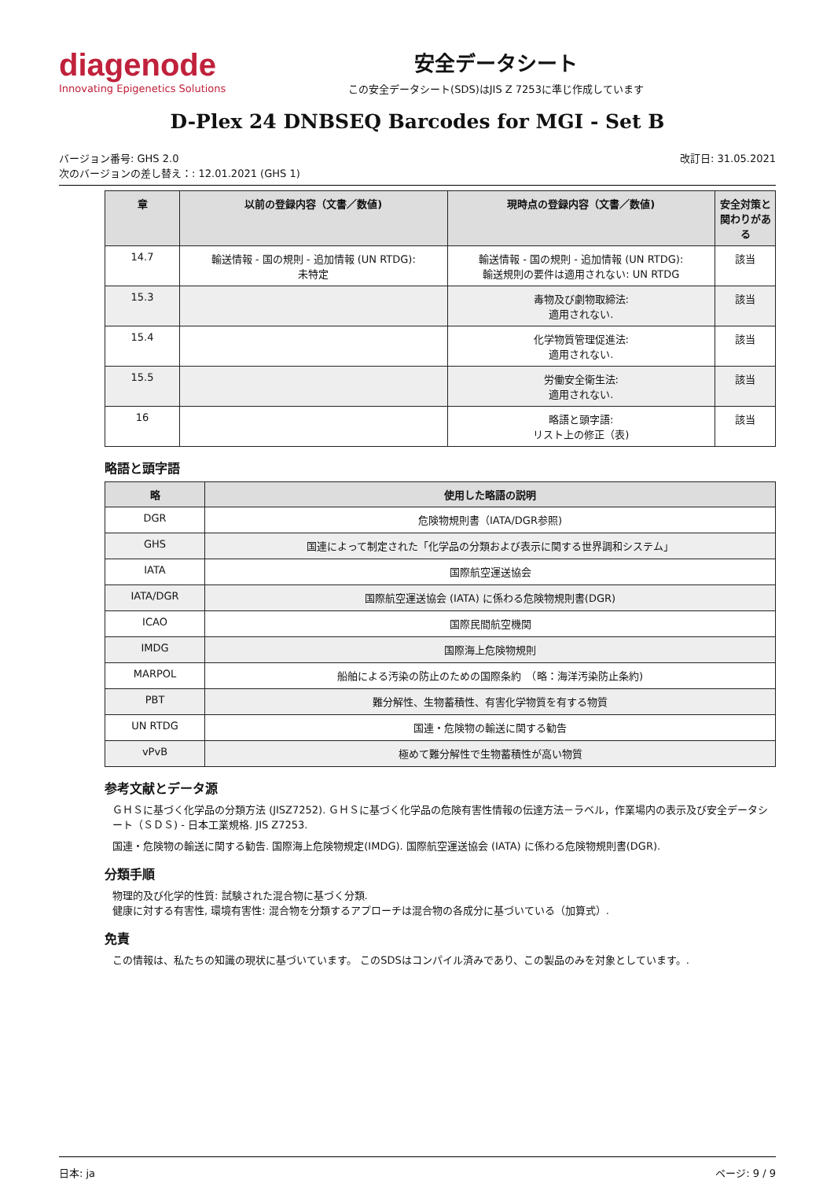diagenode
Innovating Epigenetics Solutions
安全データシート
この安全データシート(SDS)はJIS Z 7253に準じ作成しています
D-Plex 24 DNBSEQ Barcodes for MGI - Set B
バージョン番号: GHS 2.0
次のバージョンの差し替え：: 12.01.2021 (GHS 1)
改訂日: 31.05.2021
| 章 | 以前の登録内容（文書／数値) | 現時点の登録内容（文書／数値) | 安全対策と関わりがある |
| --- | --- | --- | --- |
| 14.7 | 輸送情報 - 国の規則 - 追加情報 (UN RTDG): 未特定 | 輸送情報 - 国の規則 - 追加情報 (UN RTDG): 輸送規則の要件は適用されない: UN RTDG | 該当 |
| 15.3 | | 毒物及び劇物取締法: 適用されない. | 該当 |
| 15.4 | | 化学物質管理促進法: 適用されない. | 該当 |
| 15.5 | | 労働安全衛生法: 適用されない. | 該当 |
| 16 | | 略語と頭字語: リスト上の修正（表) | 該当 |
略語と頭字語
| 略 | 使用した略語の説明 |
| --- | --- |
| DGR | 危険物規則書（IATA/DGR参照) |
| GHS | 国連によって制定された「化学品の分類および表示に関する世界調和システム」 |
| IATA | 国際航空運送協会 |
| IATA/DGR | 国際航空運送協会 (IATA) に係わる危険物規則書(DGR) |
| ICAO | 国際民間航空機関 |
| IMDG | 国際海上危険物規則 |
| MARPOL | 船舶による汚染の防止のための国際条約 （略：海洋汚染防止条約) |
| PBT | 難分解性、生物蓄積性、有害化学物質を有する物質 |
| UN RTDG | 国連・危険物の輸送に関する勧告 |
| vPvB | 極めて難分解性で生物蓄積性が高い物質 |
参考文献とデータ源
ＧＨＳに基づく化学品の分類方法 (JISZ7252). ＧＨＳに基づく化学品の危険有害性情報の伝達方法－ラベル，作業場内の表示及び安全データシート（ＳＤＳ) - 日本工業規格. JIS Z7253.
国連・危険物の輸送に関する勧告. 国際海上危険物規定(IMDG). 国際航空運送協会 (IATA) に係わる危険物規則書(DGR).
分類手順
物理的及び化学的性質: 試験された混合物に基づく分類.
健康に対する有害性, 環境有害性: 混合物を分類するアプローチは混合物の各成分に基づいている（加算式）.
免責
この情報は、私たちの知識の現状に基づいています。 このSDSはコンパイル済みであり、この製品のみを対象としています。.
日本: ja ページ: 9 / 9